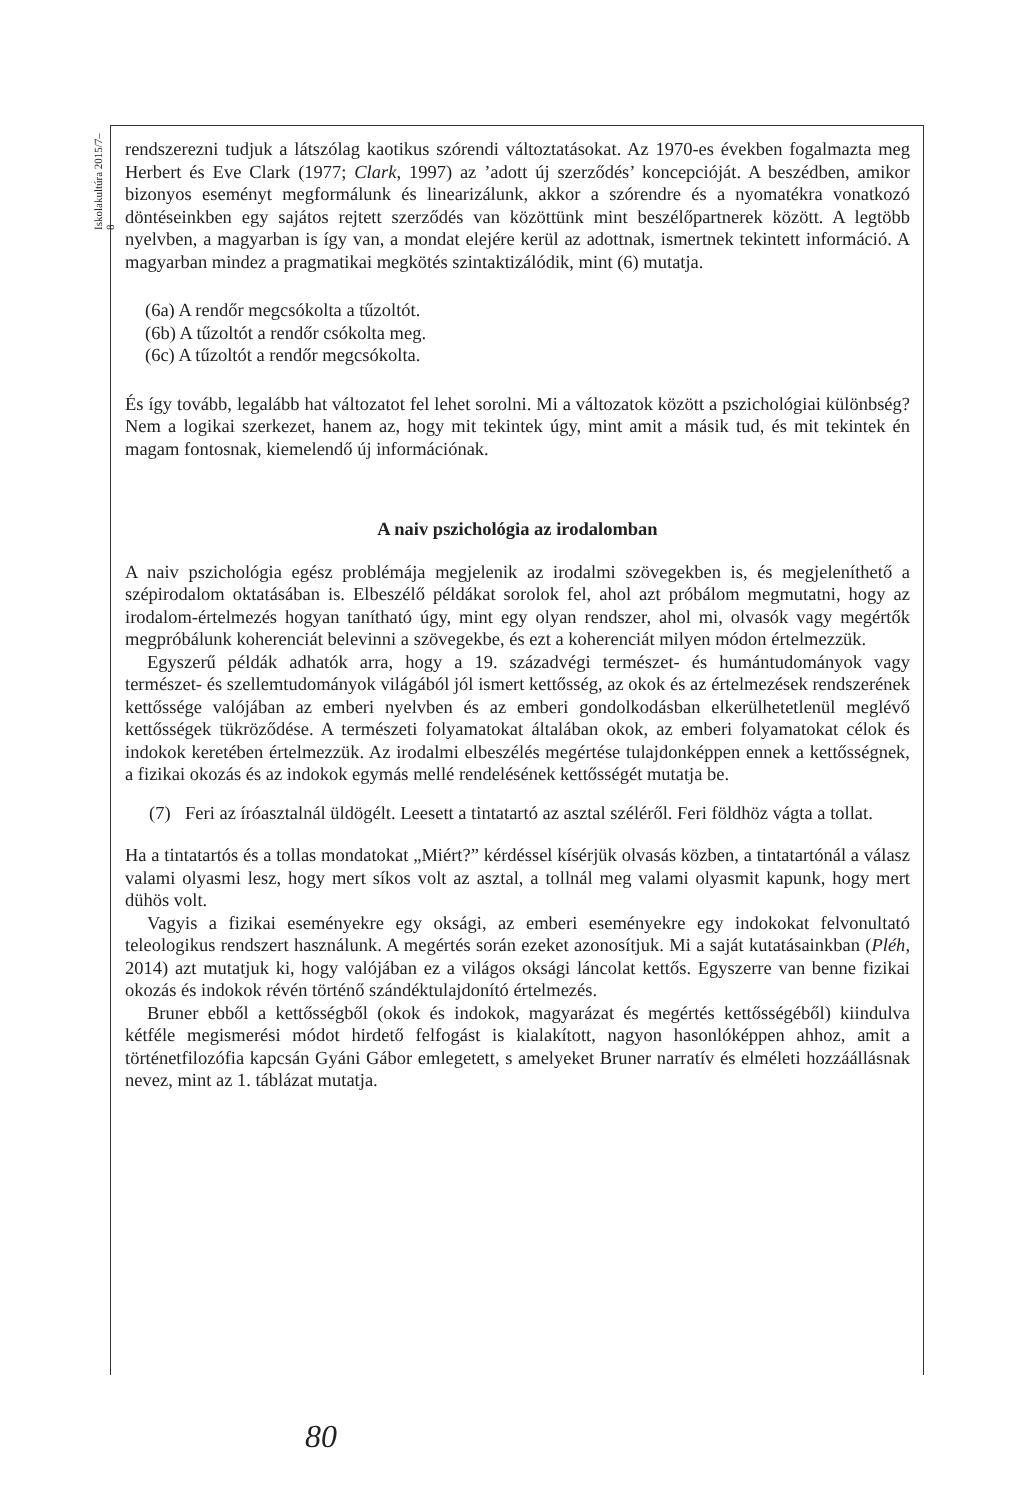Iskolakultúra 2015/7–8
rendszerezni tudjuk a látszólag kaotikus szórendi változtatásokat. Az 1970-es években fogalmazta meg Herbert és Eve Clark (1977; Clark, 1997) az ’adott új szerződés’ koncepcióját. A beszédben, amikor bizonyos eseményt megformálunk és linearizálunk, akkor a szórendre és a nyomatékra vonatkozó döntéseinkben egy sajátos rejtett szerződés van közöttünk mint beszélőpartnerek között. A legtöbb nyelvben, a magyarban is így van, a mondat elejére kerül az adottnak, ismertnek tekintett információ. A magyarban mindez a pragmatikai megkötés szintaktizálódik, mint (6) mutatja.
(6a) A rendőr megcsókolta a tűzoltót.
(6b) A tűzoltót a rendőr csókolta meg.
(6c) A tűzoltót a rendőr megcsókolta.
És így tovább, legalább hat változatot fel lehet sorolni. Mi a változatok között a pszichológiai különbség? Nem a logikai szerkezet, hanem az, hogy mit tekintek úgy, mint amit a másik tud, és mit tekintek én magam fontosnak, kiemelendő új információnak.
A naiv pszichológia az irodalomban
A naiv pszichológia egész problémája megjelenik az irodalmi szövegekben is, és megjeleníthető a szépirodalom oktatásában is. Elbeszélő példákat sorolok fel, ahol azt próbálom megmutatni, hogy az irodalom-értelmezés hogyan tanítható úgy, mint egy olyan rendszer, ahol mi, olvasók vagy megértők megpróbálunk koherenciát belevinni a szövegekbe, és ezt a koherenciát milyen módon értelmezzük.
Egyszerű példák adhatók arra, hogy a 19. századvégi természet- és humántudományok vagy természet- és szellemtudományok világából jól ismert kettősség, az okok és az értelmezések rendszerének kettőssége valójában az emberi nyelvben és az emberi gondolkodásban elkerülhetetlenül meglévő kettősségek tükröződése. A természeti folyamatokat általában okok, az emberi folyamatokat célok és indokok keretében értelmezzük. Az irodalmi elbeszélés megértése tulajdonképpen ennek a kettősségnek, a fizikai okozás és az indokok egymás mellé rendelésének kettősségét mutatja be.
(7) Feri az íróasztalnál üldögélt. Leesett a tintatartó az asztal széléről. Feri földhöz vágta a tollat.
Ha a tintatartós és a tollas mondatokat „Miért?” kérdéssel kísérjük olvasás közben, a tintatartónál a válasz valami olyasmi lesz, hogy mert síkos volt az asztal, a tollnál meg valami olyasmit kapunk, hogy mert dühös volt.
Vagyis a fizikai eseményekre egy oksági, az emberi eseményekre egy indokokat felvonultató teleologikus rendszert használunk. A megértés során ezeket azonosítjuk. Mi a saját kutatásainkban (Pléh, 2014) azt mutatjuk ki, hogy valójában ez a világos oksági láncolat kettős. Egyszerre van benne fizikai okozás és indokok révén történő szándéktulajdonító értelmezés.
Bruner ebből a kettősségből (okok és indokok, magyarázat és megértés kettősségéből) kiindulva kétféle megismerési módot hirdető felfogást is kialakított, nagyon hasonlóképpen ahhoz, amit a történetfilozófia kapcsán Gyáni Gábor emlegetett, s amelyeket Bruner narratív és elméleti hozzáállásnak nevez, mint az 1. táblázat mutatja.
80